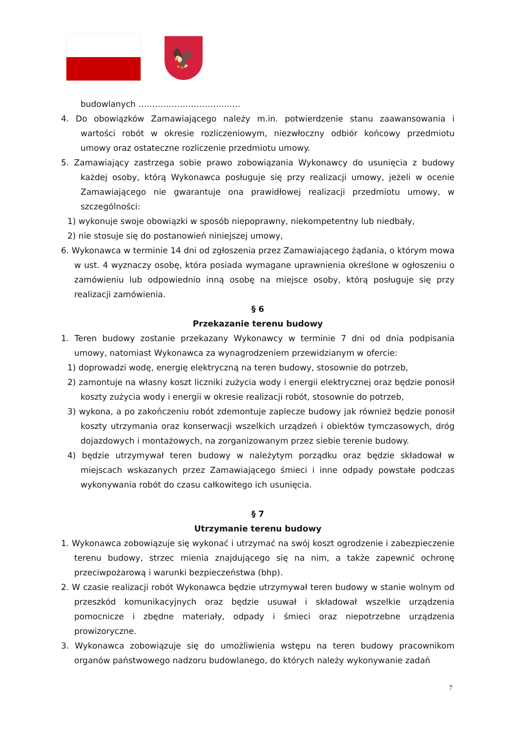🦅
budowlanych ………………………….……
4. Do obowiązków Zamawiającego należy m.in. potwierdzenie stanu zaawansowania i wartości robót w okresie rozliczeniowym, niezwłoczny odbiór końcowy przedmiotu umowy oraz ostateczne rozliczenie przedmiotu umowy.
5. Zamawiający zastrzega sobie prawo zobowiązania Wykonawcy do usunięcia z budowy każdej osoby, którą Wykonawca posługuje się przy realizacji umowy, jeżeli w ocenie Zamawiającego nie gwarantuje ona prawidłowej realizacji przedmiotu umowy, w szczególności:
1) wykonuje swoje obowiązki w sposób niepoprawny, niekompetentny lub niedbały,
2) nie stosuje się do postanowień niniejszej umowy,
6. Wykonawca w terminie 14 dni od zgłoszenia przez Zamawiającego żądania, o którym mowa w ust. 4 wyznaczy osobę, która posiada wymagane uprawnienia określone w ogłoszeniu o zamówieniu lub odpowiednio inną osobę na miejsce osoby, którą posługuje się przy realizacji zamówienia.
§ 6
Przekazanie terenu budowy
1. Teren budowy zostanie przekazany Wykonawcy w terminie 7 dni od dnia podpisania umowy, natomiast Wykonawca za wynagrodzeniem przewidzianym w ofercie:
1) doprowadzi wodę, energię elektryczną na teren budowy, stosownie do potrzeb,
2) zamontuje na własny koszt liczniki zużycia wody i energii elektrycznej oraz będzie ponosił koszty zużycia wody i energii w okresie realizacji robót, stosownie do potrzeb,
3) wykona, a po zakończeniu robót zdemontuje zaplecze budowy jak również będzie ponosił koszty utrzymania oraz konserwacji wszelkich urządzeń i obiektów tymczasowych, dróg dojazdowych i montażowych, na zorganizowanym przez siebie terenie budowy.
4) będzie utrzymywał teren budowy w należytym porządku oraz będzie składował w miejscach wskazanych przez Zamawiającego śmieci i inne odpady powstałe podczas wykonywania robót do czasu całkowitego ich usunięcia.
§ 7
Utrzymanie terenu budowy
1. Wykonawca zobowiązuje się wykonać i utrzymać na swój koszt ogrodzenie i zabezpieczenie terenu budowy, strzec mienia znajdującego się na nim, a także zapewnić ochronę przeciwpożarową i warunki bezpieczeństwa (bhp).
2. W czasie realizacji robót Wykonawca będzie utrzymywał teren budowy w stanie wolnym od przeszkód komunikacyjnych oraz będzie usuwał i składował wszelkie urządzenia pomocnicze i zbędne materiały, odpady i śmieci oraz niepotrzebne urządzenia prowizoryczne.
3. Wykonawca zobowiązuje się do umożliwienia wstępu na teren budowy pracownikom organów państwowego nadzoru budowlanego, do których należy wykonywanie zadań
7